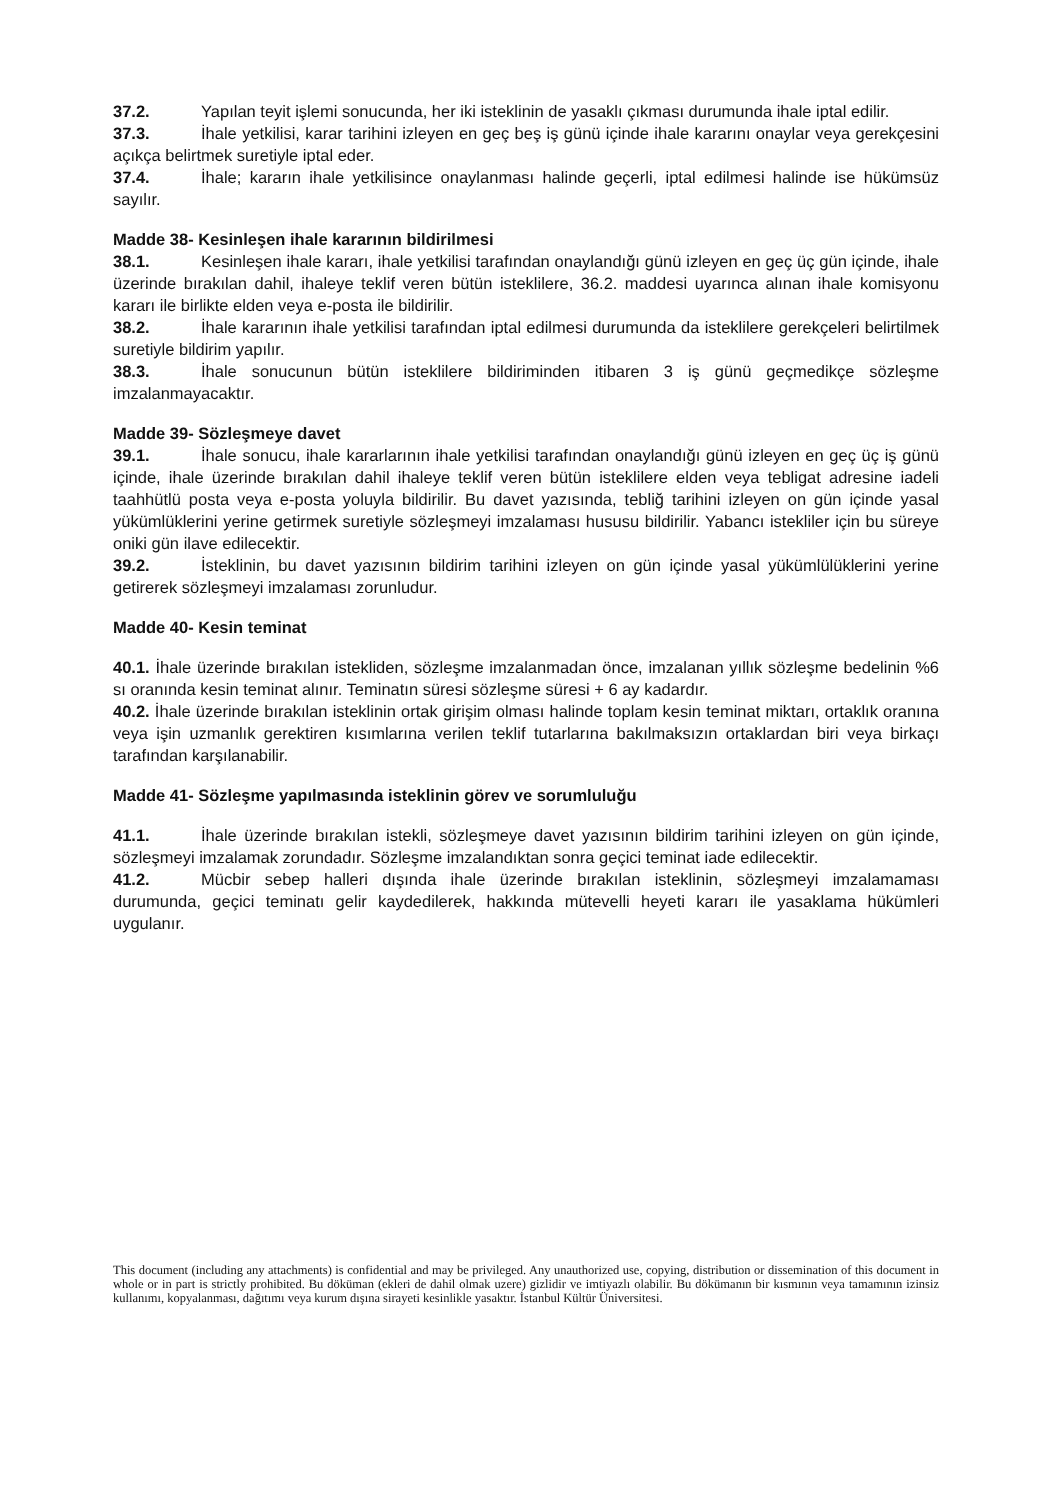37.2. Yapılan teyit işlemi sonucunda, her iki isteklinin de yasaklı çıkması durumunda ihale iptal edilir.
37.3. İhale yetkilisi, karar tarihini izleyen en geç beş iş günü içinde ihale kararını onaylar veya gerekçesini açıkça belirtmek suretiyle iptal eder.
37.4. İhale; kararın ihale yetkilisince onaylanması halinde geçerli, iptal edilmesi halinde ise hükümsüz sayılır.
Madde 38- Kesinleşen ihale kararının bildirilmesi
38.1. Kesinleşen ihale kararı, ihale yetkilisi tarafından onaylandığı günü izleyen en geç üç gün içinde, ihale üzerinde bırakılan dahil, ihaleye teklif veren bütün isteklilere, 36.2. maddesi uyarınca alınan ihale komisyonu kararı ile birlikte elden veya e-posta ile bildirilir.
38.2. İhale kararının ihale yetkilisi tarafından iptal edilmesi durumunda da isteklilere gerekçeleri belirtilmek suretiyle bildirim yapılır.
38.3. İhale sonucunun bütün isteklilere bildiriminden itibaren 3 iş günü geçmedikçe sözleşme imzalanmayacaktır.
Madde 39- Sözleşmeye davet
39.1. İhale sonucu, ihale kararlarının ihale yetkilisi tarafından onaylandığı günü izleyen en geç üç iş günü içinde, ihale üzerinde bırakılan dahil ihaleye teklif veren bütün isteklilere elden veya tebligat adresine iadeli taahhütlü posta veya e-posta yoluyla bildirilir. Bu davet yazısında, tebliğ tarihini izleyen on gün içinde yasal yükümlüklerini yerine getirmek suretiyle sözleşmeyi imzalaması hususu bildirilir. Yabancı istekliler için bu süreye oniki gün ilave edilecektir.
39.2. İsteklinin, bu davet yazısının bildirim tarihini izleyen on gün içinde yasal yükümlülüklerini yerine getirerek sözleşmeyi imzalaması zorunludur.
Madde 40- Kesin teminat
40.1. İhale üzerinde bırakılan istekliden, sözleşme imzalanmadan önce, imzalanan yıllık sözleşme bedelinin %6 sı oranında kesin teminat alınır. Teminatın süresi sözleşme süresi + 6 ay kadardır.
40.2. İhale üzerinde bırakılan isteklinin ortak girişim olması halinde toplam kesin teminat miktarı, ortaklık oranına veya işin uzmanlık gerektiren kısımlarına verilen teklif tutarlarına bakılmaksızın ortaklardan biri veya birkaçı tarafından karşılanabilir.
Madde 41- Sözleşme yapılmasında isteklinin görev ve sorumluluğu
41.1. İhale üzerinde bırakılan istekli, sözleşmeye davet yazısının bildirim tarihini izleyen on gün içinde, sözleşmeyi imzalamak zorundadır. Sözleşme imzalandıktan sonra geçici teminat iade edilecektir.
41.2. Mücbir sebep halleri dışında ihale üzerinde bırakılan isteklinin, sözleşmeyi imzalamaması durumunda, geçici teminatı gelir kaydedilerek, hakkında mütevelli heyeti kararı ile yasaklama hükümleri uygulanır.
This document (including any attachments) is confidential and may be privileged. Any unauthorized use, copying, distribution or dissemination of this document in whole or in part is strictly prohibited. Bu döküman (ekleri de dahil olmak uzere) gizlidir ve imtiyazlı olabilir. Bu dökümanın bir kısmının veya tamamının izinsiz kullanımı, kopyalanması, dağıtımı veya kurum dışına sirayeti kesinlikle yasaktır. İstanbul Kültür Üniversitesi.